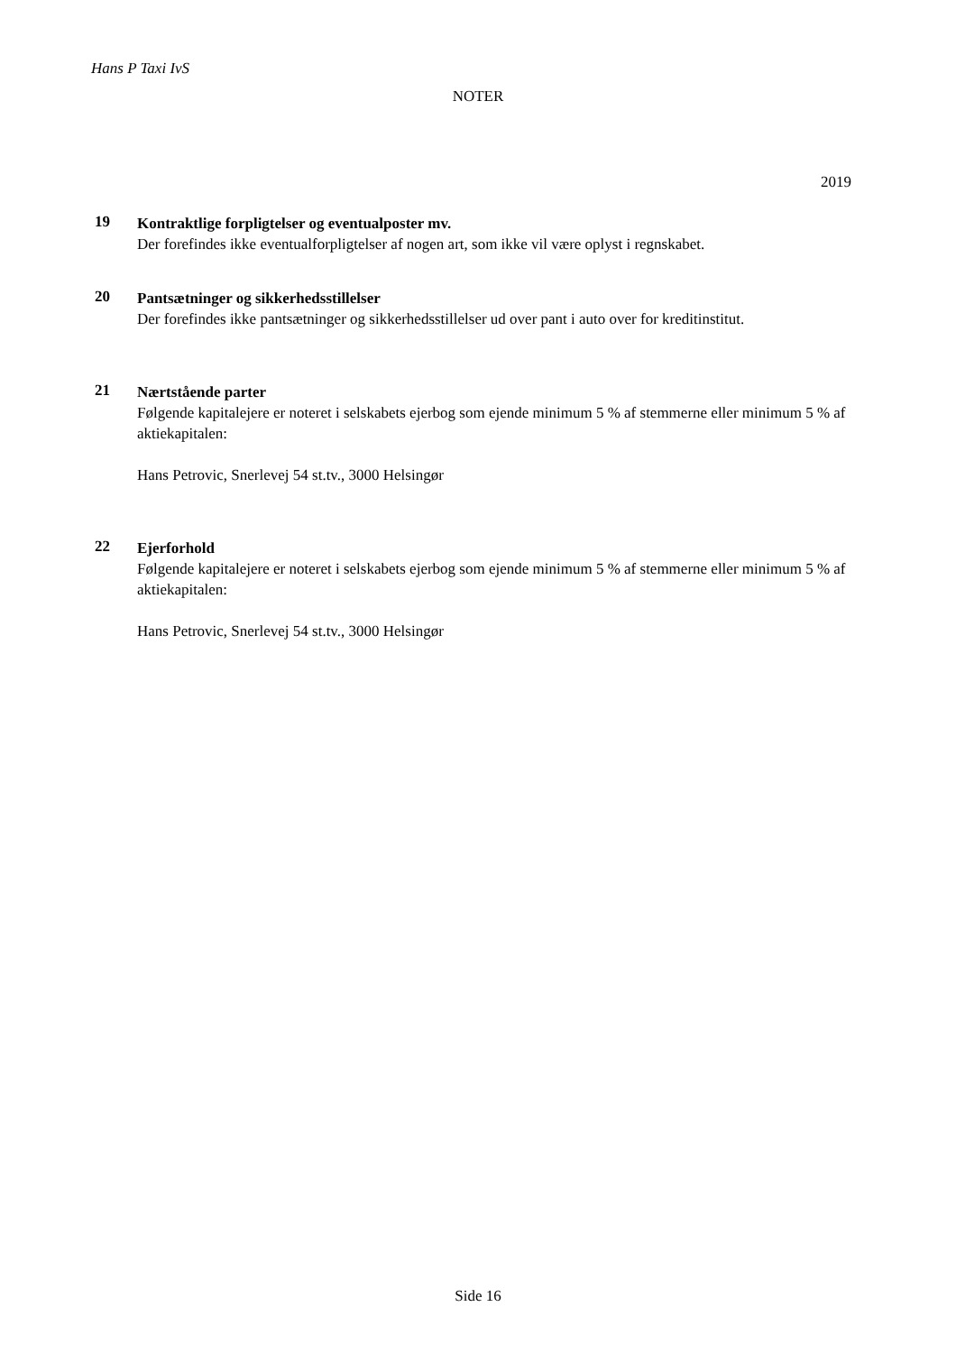Hans P Taxi IvS
NOTER
2019
19
Kontraktlige forpligtelser og eventualposter mv.
Der forefindes ikke eventualforpligtelser af nogen art, som ikke vil være oplyst i regnskabet.
20
Pantsætninger og sikkerhedsstillelser
Der forefindes ikke pantsætninger og sikkerhedsstillelser ud over pant i auto over for kreditinstitut.
21
Nærtstående parter
Følgende kapitalejere er noteret i selskabets ejerbog som ejende minimum 5 % af stemmerne eller minimum 5 % af aktiekapitalen:
Hans Petrovic, Snerlevej 54 st.tv., 3000 Helsingør
22
Ejerforhold
Følgende kapitalejere er noteret i selskabets ejerbog som ejende minimum 5 % af stemmerne eller minimum 5 % af aktiekapitalen:
Hans Petrovic, Snerlevej 54 st.tv., 3000 Helsingør
Side 16